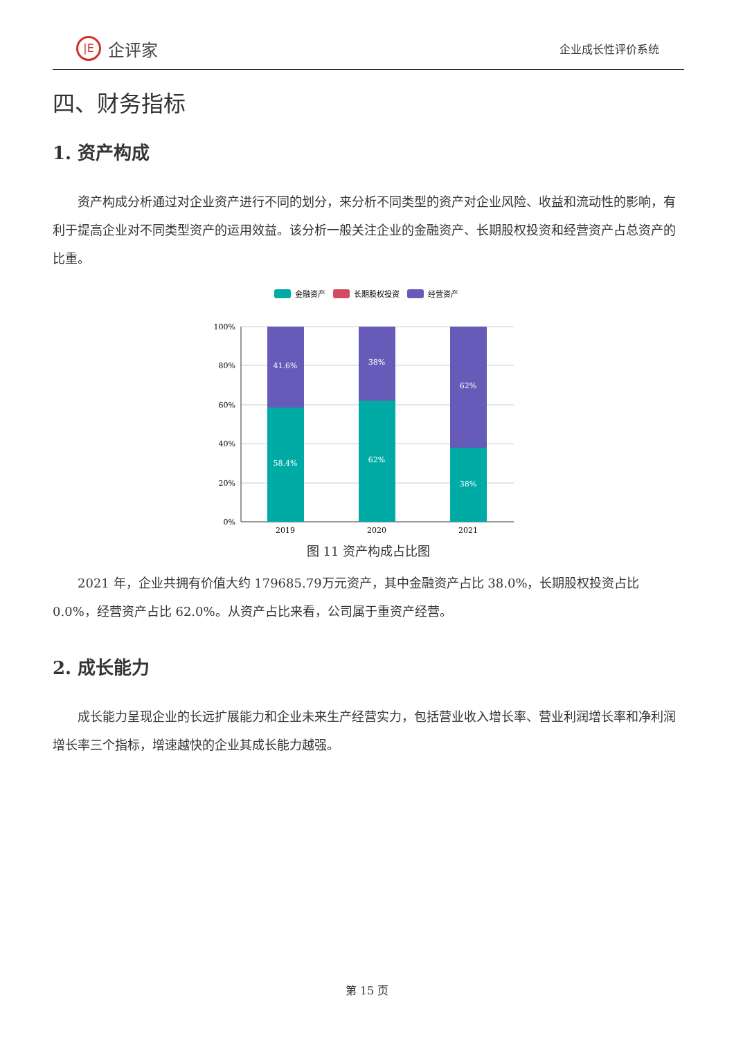|E
企评家
企业成长性评价系统
四、财务指标
1. 资产构成
资产构成分析通过对企业资产进行不同的划分，来分析不同类型的资产对企业风险、收益和流动性的影响，有利于提高企业对不同类型资产的运用效益。该分析一般关注企业的金融资产、长期股权投资和经营资产占总资产的比重。
金融资产
长期股权投资
经营资产
100%
80%
60%
40%
20%
0%
41.6%
58.4%
38%
62%
62%
38%
2019
2020
2021
图 11 资产构成占比图
2021 年，企业共拥有价值大约 179685.79万元资产，其中金融资产占比 38.0%，长期股权投资占比 0.0%，经营资产占比 62.0%。从资产占比来看，公司属于重资产经营。
2. 成长能力
成长能力呈现企业的长远扩展能力和企业未来生产经营实力，包括营业收入增长率、营业利润增长率和净利润增长率三个指标，增速越快的企业其成长能力越强。
第 15 页